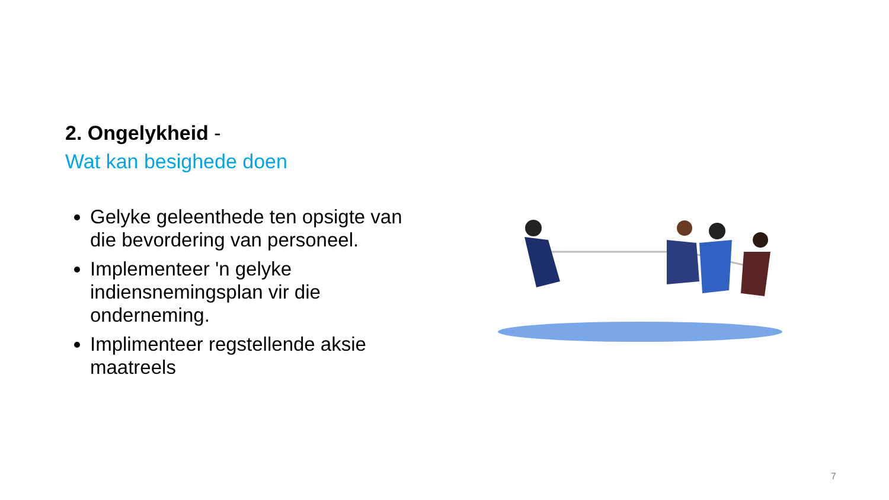2. Ongelykheid -
Wat kan besighede doen
Gelyke geleenthede ten opsigte van die bevordering van personeel.
Implementeer 'n gelyke indiensnemingsplan vir die onderneming.
Implimenteer regstellende aksie maatreels
7